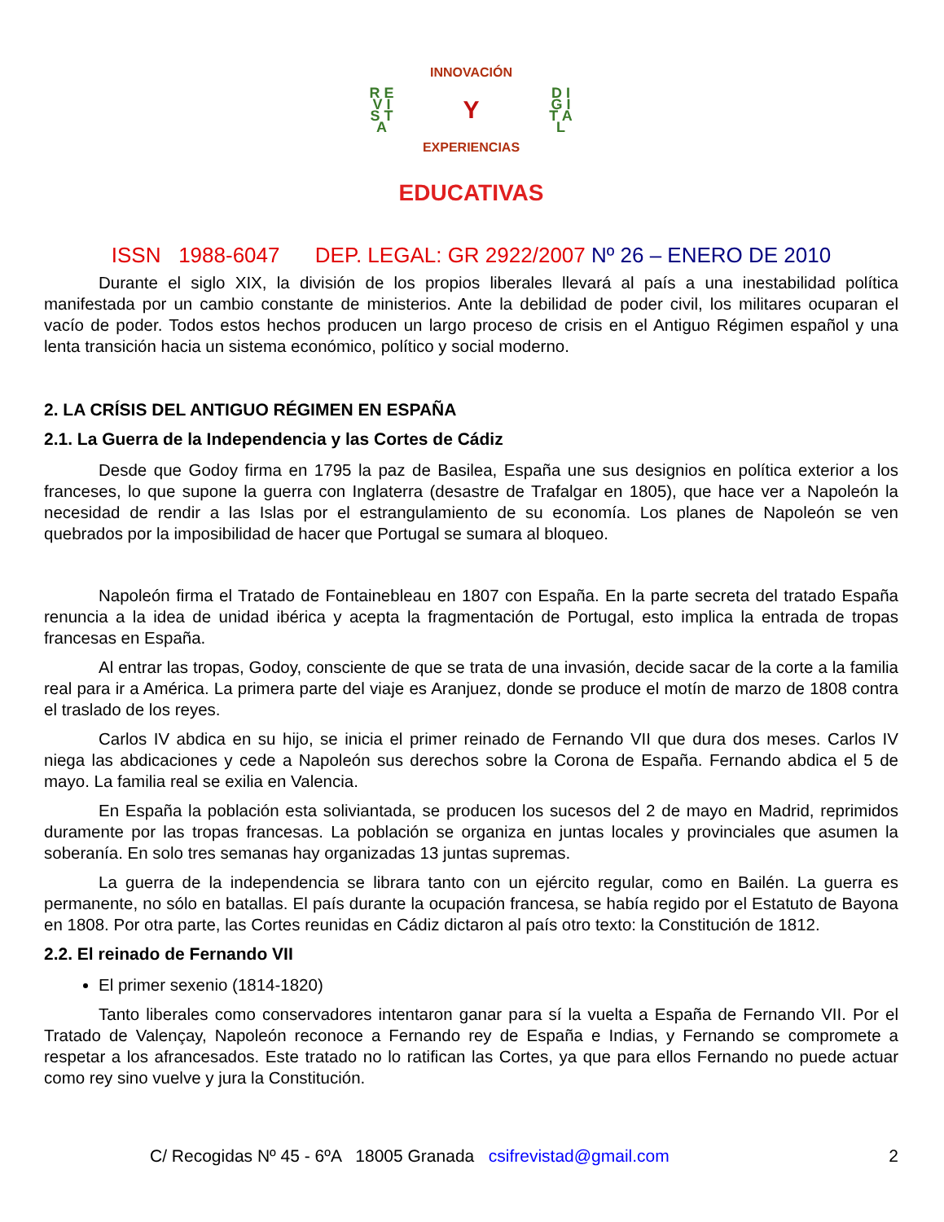R E V I S T A
INNOVACIÓN
Y
EXPERIENCIAS
D I G I T A L
EDUCATIVAS
ISSN 1988-6047 DEP. LEGAL: GR 2922/2007 Nº 26 – ENERO DE 2010
Durante el siglo XIX, la división de los propios liberales llevará al país a una inestabilidad política manifestada por un cambio constante de ministerios. Ante la debilidad de poder civil, los militares ocuparan el vacío de poder. Todos estos hechos producen un largo proceso de crisis en el Antiguo Régimen español y una lenta transición hacia un sistema económico, político y social moderno.
2. LA CRÍSIS DEL ANTIGUO RÉGIMEN EN ESPAÑA
2.1. La Guerra de la Independencia y las Cortes de Cádiz
Desde que Godoy firma en 1795 la paz de Basilea, España une sus designios en política exterior a los franceses, lo que supone la guerra con Inglaterra (desastre de Trafalgar en 1805), que hace ver a Napoleón la necesidad de rendir a las Islas por el estrangulamiento de su economía. Los planes de Napoleón se ven quebrados por la imposibilidad de hacer que Portugal se sumara al bloqueo.
Napoleón firma el Tratado de Fontainebleau en 1807 con España. En la parte secreta del tratado España renuncia a la idea de unidad ibérica y acepta la fragmentación de Portugal, esto implica la entrada de tropas francesas en España.
Al entrar las tropas, Godoy, consciente de que se trata de una invasión, decide sacar de la corte a la familia real para ir a América. La primera parte del viaje es Aranjuez, donde se produce el motín de marzo de 1808 contra el traslado de los reyes.
Carlos IV abdica en su hijo, se inicia el primer reinado de Fernando VII que dura dos meses. Carlos IV niega las abdicaciones y cede a Napoleón sus derechos sobre la Corona de España. Fernando abdica el 5 de mayo. La familia real se exilia en Valencia.
En España la población esta soliviantada, se producen los sucesos del 2 de mayo en Madrid, reprimidos duramente por las tropas francesas. La población se organiza en juntas locales y provinciales que asumen la soberanía. En solo tres semanas hay organizadas 13 juntas supremas.
La guerra de la independencia se librara tanto con un ejército regular, como en Bailén. La guerra es permanente, no sólo en batallas. El país durante la ocupación francesa, se había regido por el Estatuto de Bayona en 1808. Por otra parte, las Cortes reunidas en Cádiz dictaron al país otro texto: la Constitución de 1812.
2.2. El reinado de Fernando VII
El primer sexenio (1814-1820)
Tanto liberales como conservadores intentaron ganar para sí la vuelta a España de Fernando VII. Por el Tratado de Valençay, Napoleón reconoce a Fernando rey de España e Indias, y Fernando se compromete a respetar a los afrancesados. Este tratado no lo ratifican las Cortes, ya que para ellos Fernando no puede actuar como rey sino vuelve y jura la Constitución.
C/ Recogidas Nº 45 - 6ºA 18005 Granada csifrevistad@gmail.com 2